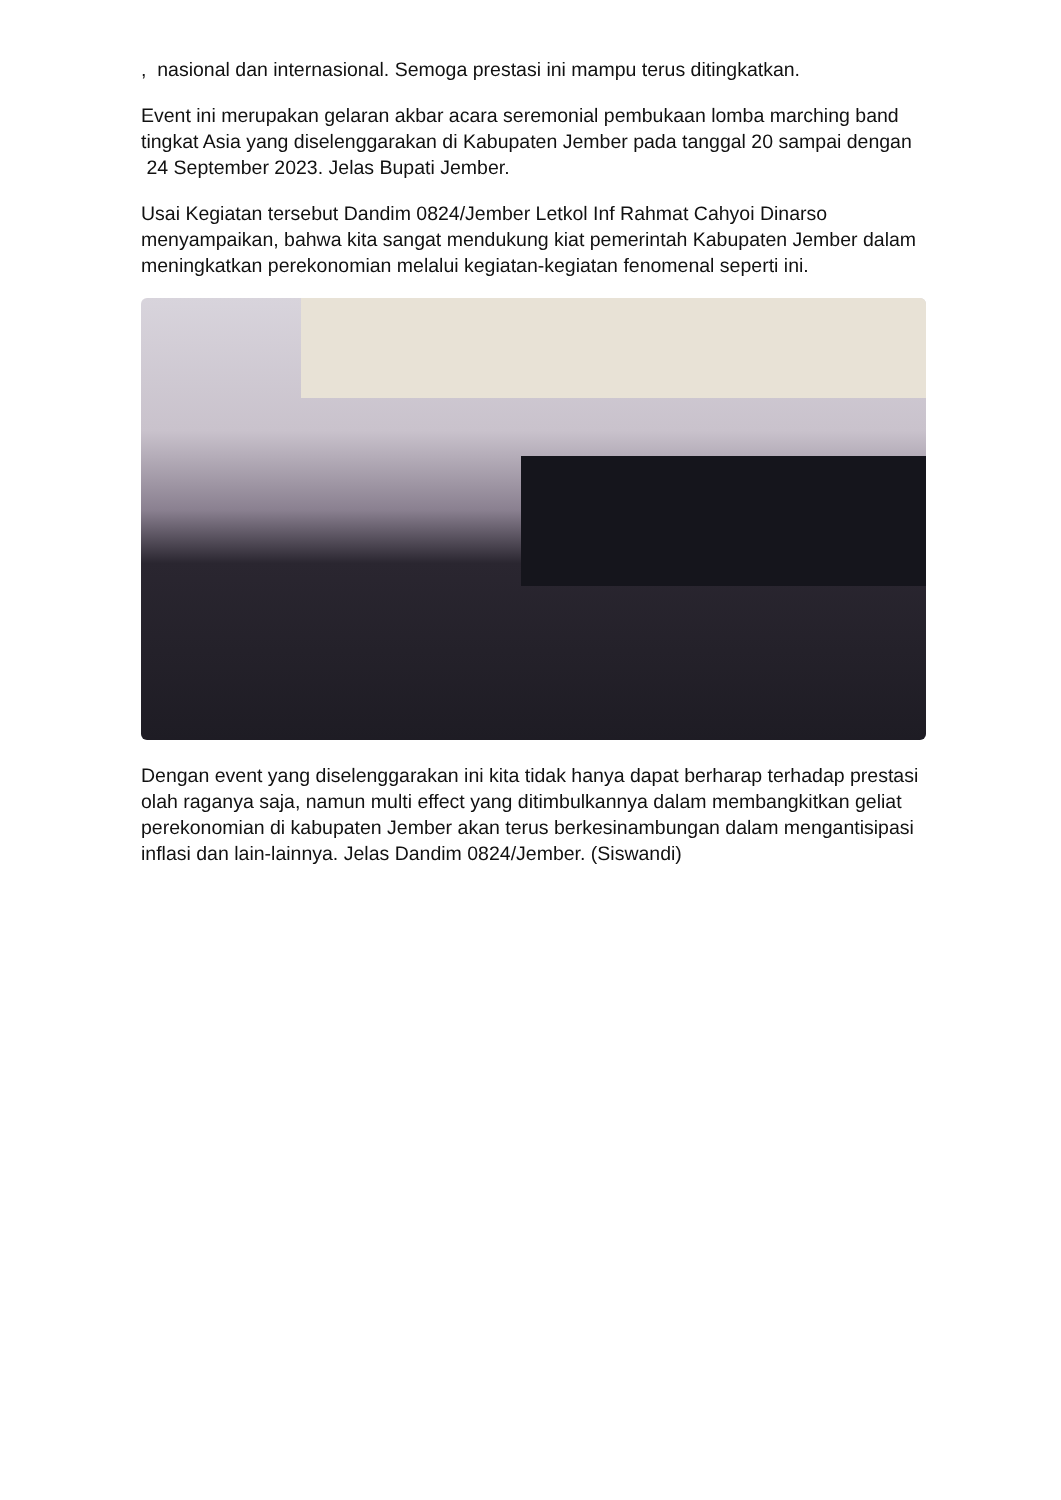, nasional dan internasional. Semoga prestasi ini mampu terus ditingkatkan.
Event ini merupakan gelaran akbar acara seremonial pembukaan lomba marching band tingkat Asia yang diselenggarakan di Kabupaten Jember pada tanggal 20 sampai dengan 24 September 2023. Jelas Bupati Jember.
Usai Kegiatan tersebut Dandim 0824/Jember Letkol Inf Rahmat Cahyoi Dinarso menyampaikan, bahwa kita sangat mendukung kiat pemerintah Kabupaten Jember dalam meningkatkan perekonomian melalui kegiatan-kegiatan fenomenal seperti ini.
Dengan event yang diselenggarakan ini kita tidak hanya dapat berharap terhadap prestasi olah raganya saja, namun multi effect yang ditimbulkannya dalam membangkitkan geliat perekonomian di kabupaten Jember akan terus berkesinambungan dalam mengantisipasi inflasi dan lain-lainnya. Jelas Dandim 0824/Jember. (Siswandi)